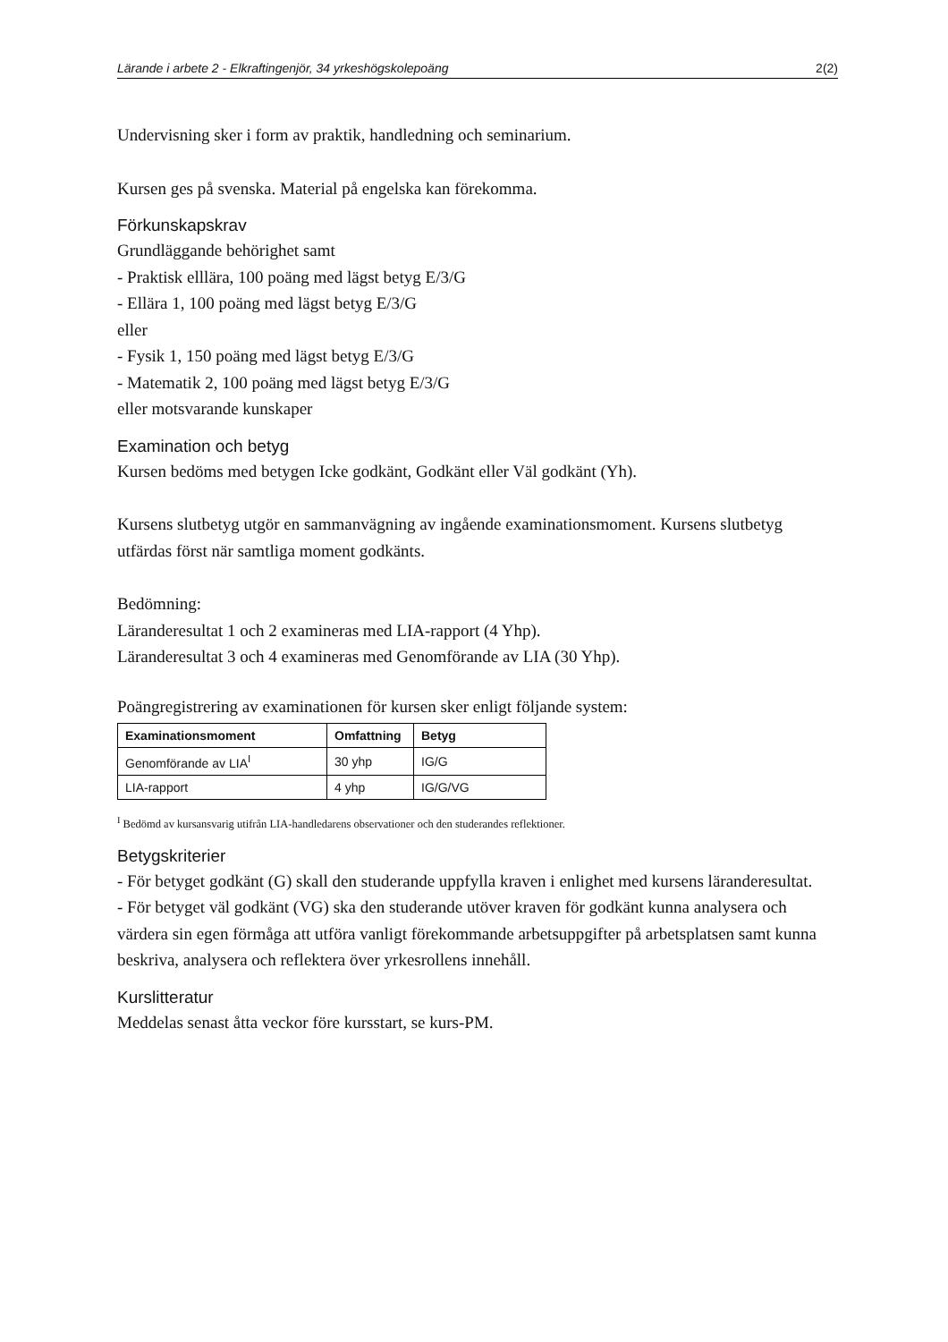Lärande i arbete 2 - Elkraftingenjör, 34 yrkeshögskolepoäng 2(2)
Undervisning sker i form av praktik, handledning och seminarium.
Kursen ges på svenska. Material på engelska kan förekomma.
Förkunskapskrav
Grundläggande behörighet samt
- Praktisk elllära, 100 poäng med lägst betyg E/3/G
- Ellära 1, 100 poäng med lägst betyg E/3/G
eller
- Fysik 1, 150 poäng med lägst betyg E/3/G
- Matematik 2, 100 poäng med lägst betyg E/3/G
eller motsvarande kunskaper
Examination och betyg
Kursen bedöms med betygen Icke godkänt, Godkänt eller Väl godkänt (Yh).
Kursens slutbetyg utgör en sammanvägning av ingående examinationsmoment. Kursens slutbetyg utfärdas först när samtliga moment godkänts.
Bedömning:
Läranderesultat 1 och 2 examineras med LIA-rapport (4 Yhp).
Läranderesultat 3 och 4 examineras med Genomförande av LIA (30 Yhp).
Poängregistrering av examinationen för kursen sker enligt följande system:
| Examinationsmoment | Omfattning | Betyg |
| --- | --- | --- |
| Genomförande av LIA<sup>I</sup> | 30 yhp | IG/G |
| LIA-rapport | 4 yhp | IG/G/VG |
<sup>I</sup> Bedömd av kursansvarig utifrån LIA-handledarens observationer och den studerandes reflektioner.
Betygskriterier
- För betyget godkänt (G) skall den studerande uppfylla kraven i enlighet med kursens läranderesultat.
- För betyget väl godkänt (VG) ska den studerande utöver kraven för godkänt kunna analysera och värdera sin egen förmåga att utföra vanligt förekommande arbetsuppgifter på arbetsplatsen samt kunna beskriva, analysera och reflektera över yrkesrollens innehåll.
Kurslitteratur
Meddelas senast åtta veckor före kursstart, se kurs-PM.